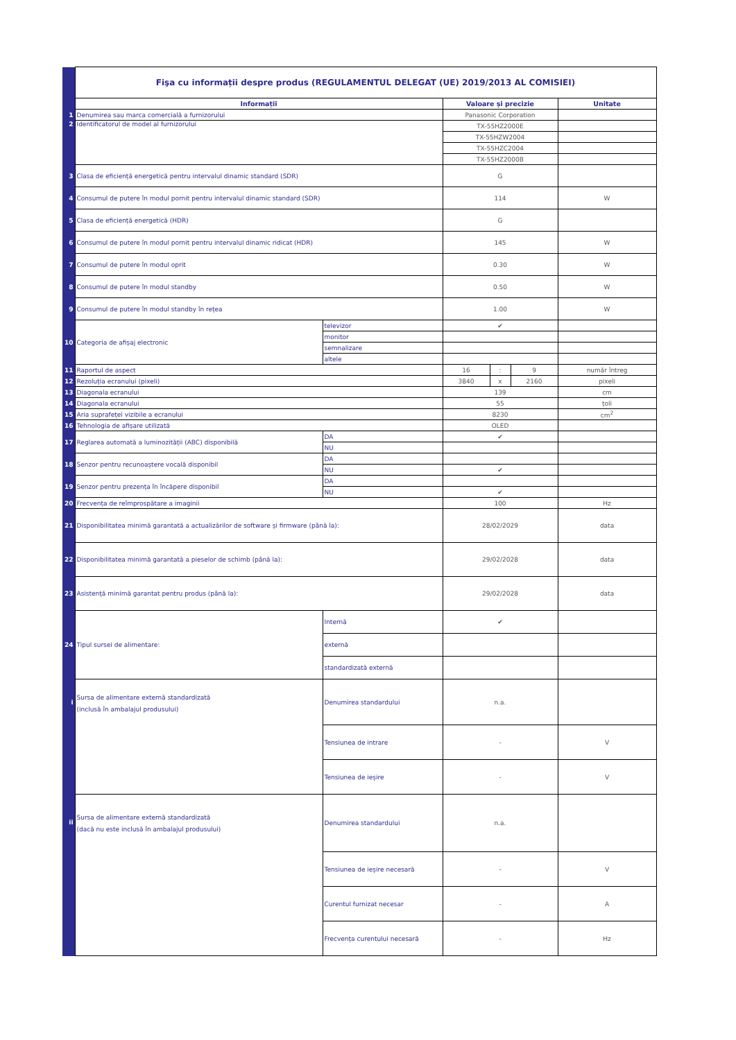| | Fişa cu informații despre produs (REGULAMENTUL DELEGAT (UE) 2019/2013 AL COMISIEI) | | | | | |
| | Informații | | Valoare și precizie | | | Unitate |
| 1 | Denumirea sau marca comercială a furnizorului | | Panasonic Corporation | | | |
| 2 | Identificatorul de model al furnizorului | | TX-55HZ2000E | | | |
| | | | TX-55HZW2004 | | | |
| | | | TX-55HZC2004 | | | |
| | | | TX-55HZ2000B | | | |
| 3 | Clasa de eficiență energetică pentru intervalul dinamic standard (SDR) | | G | | | |
| 4 | Consumul de putere în modul pornit pentru intervalul dinamic standard (SDR) | | 114 | | | W |
| 5 | Clasa de eficiență energetică (HDR) | | G | | | |
| 6 | Consumul de putere în modul pornit pentru intervalul dinamic ridicat (HDR) | | 145 | | | W |
| 7 | Consumul de putere în modul oprit | | 0.30 | | | W |
| 8 | Consumul de putere în modul standby | | 0.50 | | | W |
| 9 | Consumul de putere în modul standby în rețea | | 1.00 | | | W |
| 10 | Categoria de afișaj electronic | televizor | ✔ | | | |
| | | monitor | | | | |
| | | semnalizare | | | | |
| | | altele | | | | |
| 11 | Raportul de aspect | | 16 | : | 9 | număr întreg |
| 12 | Rezoluția ecranului (pixeli) | | 3840 | x | 2160 | pixeli |
| 13 | Diagonala ecranului | | 139 | | | cm |
| 14 | Diagonala ecranului | | 55 | | | țoli |
| 15 | Aria suprafeței vizibile a ecranului | | 8230 | | | cm<sup>2</sup> |
| 16 | Tehnologia de afișare utilizată | | OLED | | | |
| 17 | Reglarea automată a luminozității (ABC) disponibilă | DA | ✔ | | | |
| | | NU | | | | |
| 18 | Senzor pentru recunoaștere vocală disponibil | DA | | | | |
| | | NU | ✔ | | | |
| 19 | Senzor pentru prezența în încăpere disponibil | DA | | | | |
| | | NU | ✔ | | | |
| 20 | Frecvența de reîmprospătare a imaginii | | 100 | | | Hz |
| 21 | Disponibilitatea minimă garantată a actualizărilor de software și firmware (până la): | | 28/02/2029 | | | data |
| 22 | Disponibilitatea minimă garantată a pieselor de schimb (până la): | | 29/02/2028 | | | data |
| 23 | Asistență minimă garantat pentru produs (până la): | | 29/02/2028 | | | data |
| 24 | Tipul sursei de alimentare: | Internă | ✔ | | | |
| | | externă | | | | |
| | | standardizată externă | | | | |
| i | Sursa de alimentare externă standardizată (inclusă în ambalajul produsului) | Denumirea standardului | n.a. | | | |
| | | Tensiunea de intrare | - | | | V |
| | | Tensiunea de ieșire | - | | | V |
| ii | Sursa de alimentare externă standardizată (dacă nu este inclusă în ambalajul produsului) | Denumirea standardului | n.a. | | | |
| | | Tensiunea de ieșire necesară | - | | | V |
| | | Curentul furnizat necesar | - | | | A |
| | | Frecvența curentului necesară | - | | | Hz |